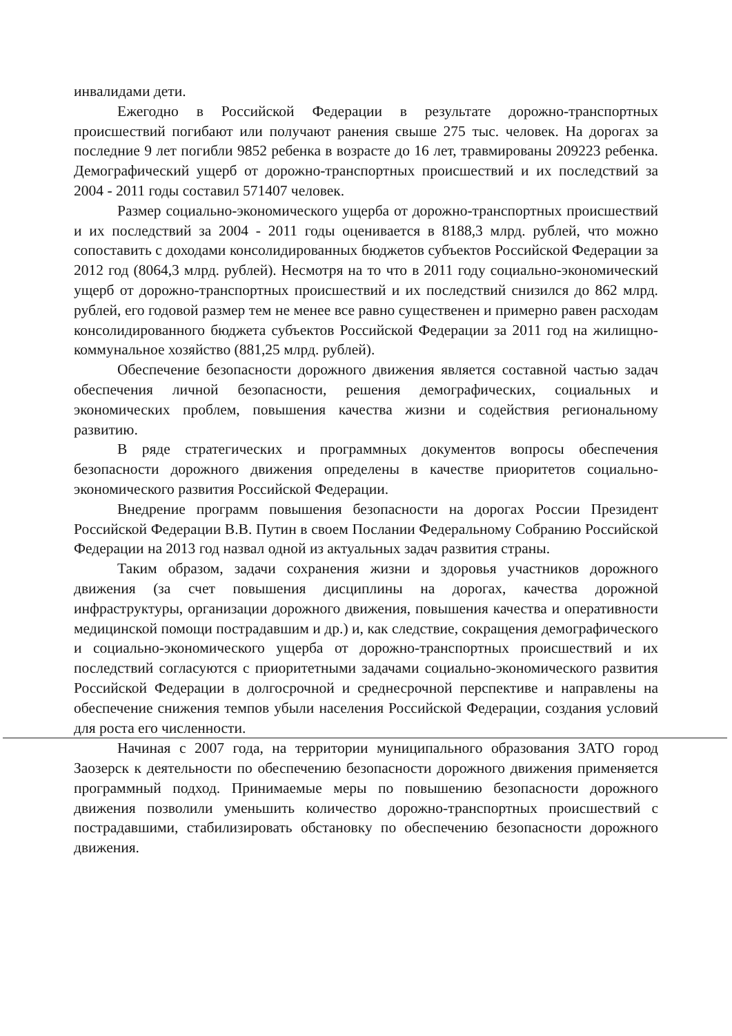инвалидами дети.
Ежегодно в Российской Федерации в результате дорожно-транспортных происшествий погибают или получают ранения свыше 275 тыс. человек. На дорогах за последние 9 лет погибли 9852 ребенка в возрасте до 16 лет, травмированы 209223 ребенка. Демографический ущерб от дорожно-транспортных происшествий и их последствий за 2004 - 2011 годы составил 571407 человек.
Размер социально-экономического ущерба от дорожно-транспортных происшествий и их последствий за 2004 - 2011 годы оценивается в 8188,3 млрд. рублей, что можно сопоставить с доходами консолидированных бюджетов субъектов Российской Федерации за 2012 год (8064,3 млрд. рублей). Несмотря на то что в 2011 году социально-экономический ущерб от дорожно-транспортных происшествий и их последствий снизился до 862 млрд. рублей, его годовой размер тем не менее все равно существенен и примерно равен расходам консолидированного бюджета субъектов Российской Федерации за 2011 год на жилищно-коммунальное хозяйство (881,25 млрд. рублей).
Обеспечение безопасности дорожного движения является составной частью задач обеспечения личной безопасности, решения демографических, социальных и экономических проблем, повышения качества жизни и содействия региональному развитию.
В ряде стратегических и программных документов вопросы обеспечения безопасности дорожного движения определены в качестве приоритетов социально-экономического развития Российской Федерации.
Внедрение программ повышения безопасности на дорогах России Президент Российской Федерации В.В. Путин в своем Послании Федеральному Собранию Российской Федерации на 2013 год назвал одной из актуальных задач развития страны.
Таким образом, задачи сохранения жизни и здоровья участников дорожного движения (за счет повышения дисциплины на дорогах, качества дорожной инфраструктуры, организации дорожного движения, повышения качества и оперативности медицинской помощи пострадавшим и др.) и, как следствие, сокращения демографического и социально-экономического ущерба от дорожно-транспортных происшествий и их последствий согласуются с приоритетными задачами социально-экономического развития Российской Федерации в долгосрочной и среднесрочной перспективе и направлены на обеспечение снижения темпов убыли населения Российской Федерации, создания условий для роста его численности.
Начиная с 2007 года, на территории муниципального образования ЗАТО город Заозерск к деятельности по обеспечению безопасности дорожного движения применяется программный подход. Принимаемые меры по повышению безопасности дорожного движения позволили уменьшить количество дорожно-транспортных происшествий с пострадавшими, стабилизировать обстановку по обеспечению безопасности дорожного движения.